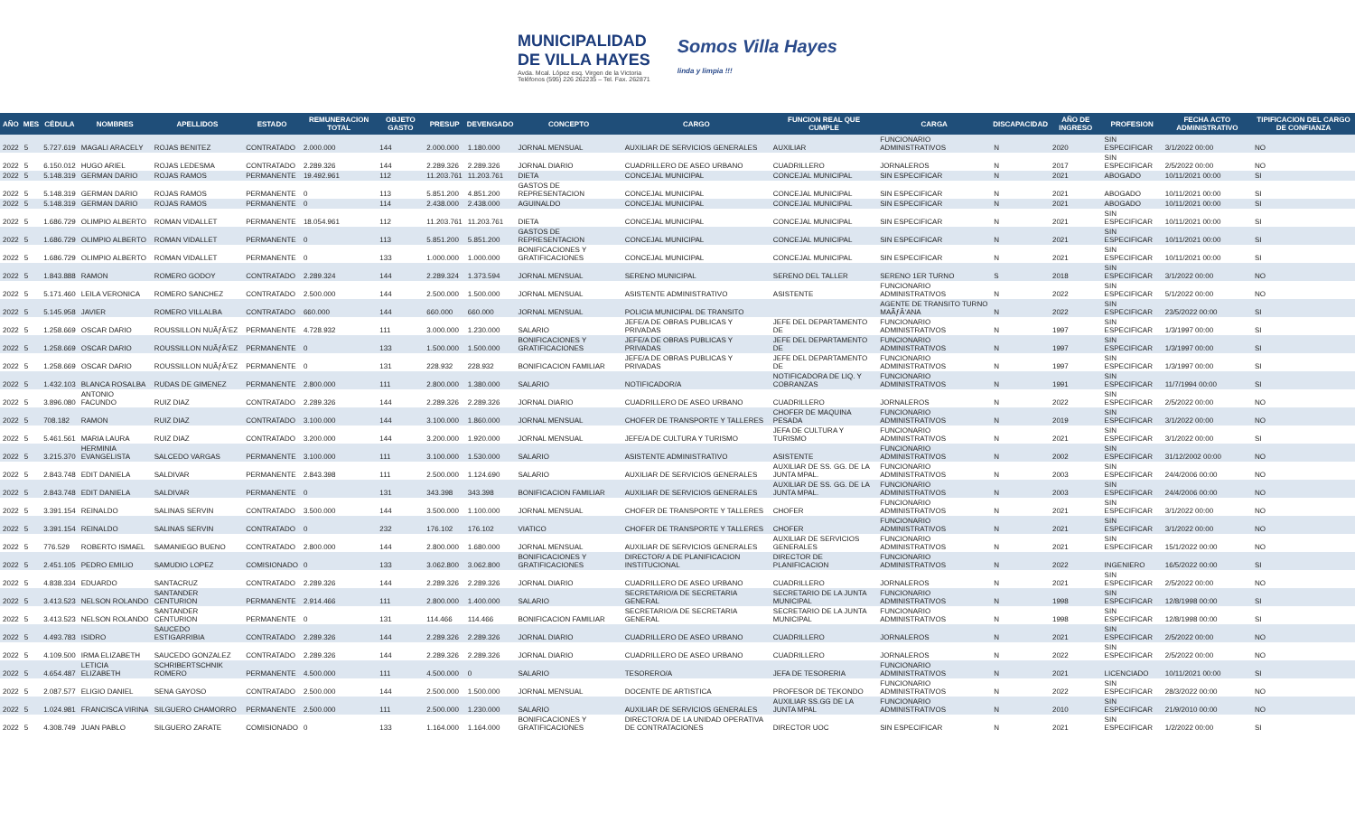MUNICIPALIDAD
DE VILLA HAYES
Avda. Mcal. López esq. Virgen de la Victoria
Teléfonos (595) 226 262235 – Tel. Fax. 262871
Somos Villa Hayes
linda y limpia !!!
| AÑO | MES | CÉDULA | NOMBRES | APELLIDOS | ESTADO | REMUNERACION TOTAL | OBJETO GASTO | PRESUP | DEVENGADO | CONCEPTO | CARGO | FUNCION REAL QUE CUMPLE | CARGA | DISCAPACIDAD | AÑO DE INGRESO | PROFESION | FECHA ACTO ADMINISTRATIVO | TIPIFICACION DEL CARGO DE CONFIANZA |
| --- | --- | --- | --- | --- | --- | --- | --- | --- | --- | --- | --- | --- | --- | --- | --- | --- | --- | --- |
| 2022 | 5 | 5.727.619 | MAGALI ARACELY | ROJAS BENITEZ | CONTRATADO | 2.000.000 | 144 | 2.000.000 | 1.180.000 | JORNAL MENSUAL | AUXILIAR DE SERVICIOS GENERALES | AUXILIAR | FUNCIONARIO ADMINISTRATIVOS | N | 2020 | SIN ESPECIFICAR | 3/1/2022 00:00 | NO |
| 2022 | 5 | 6.150.012 | HUGO ARIEL | ROJAS LEDESMA | CONTRATADO | 2.289.326 | 144 | 2.289.326 | 2.289.326 | JORNAL DIARIO | CUADRILLERO DE ASEO URBANO | CUADRILLERO | JORNALEROS | N | 2017 | SIN ESPECIFICAR | 2/5/2022 00:00 | NO |
| 2022 | 5 | 5.148.319 | GERMAN DARIO | ROJAS RAMOS | PERMANENTE | 19.492.961 | 112 | 11.203.761 | 11.203.761 | DIETA | CONCEJAL MUNICIPAL | CONCEJAL MUNICIPAL | SIN ESPECIFICAR | N | 2021 | ABOGADO | 10/11/2021 00:00 | SI |
| 2022 | 5 | 5.148.319 | GERMAN DARIO | ROJAS RAMOS | PERMANENTE | 0 | 113 | 5.851.200 | 4.851.200 | GASTOS DE REPRESENTACION | CONCEJAL MUNICIPAL | CONCEJAL MUNICIPAL | SIN ESPECIFICAR | N | 2021 | ABOGADO | 10/11/2021 00:00 | SI |
| 2022 | 5 | 5.148.319 | GERMAN DARIO | ROJAS RAMOS | PERMANENTE | 0 | 114 | 2.438.000 | 2.438.000 | AGUINALDO | CONCEJAL MUNICIPAL | CONCEJAL MUNICIPAL | SIN ESPECIFICAR | N | 2021 | ABOGADO | 10/11/2021 00:00 | SI |
| 2022 | 5 | 1.686.729 | OLIMPIO ALBERTO | ROMAN VIDALLET | PERMANENTE | 18.054.961 | 112 | 11.203.761 | 11.203.761 | DIETA | CONCEJAL MUNICIPAL | CONCEJAL MUNICIPAL | SIN ESPECIFICAR | N | 2021 | SIN ESPECIFICAR | 10/11/2021 00:00 | SI |
| 2022 | 5 | 1.686.729 | OLIMPIO ALBERTO | ROMAN VIDALLET | PERMANENTE | 0 | 113 | 5.851.200 | 5.851.200 | GASTOS DE REPRESENTACION | CONCEJAL MUNICIPAL | CONCEJAL MUNICIPAL | SIN ESPECIFICAR | N | 2021 | SIN ESPECIFICAR | 10/11/2021 00:00 | SI |
| 2022 | 5 | 1.686.729 | OLIMPIO ALBERTO | ROMAN VIDALLET | PERMANENTE | 0 | 133 | 1.000.000 | 1.000.000 | BONIFICACIONES Y GRATIFICACIONES | CONCEJAL MUNICIPAL | CONCEJAL MUNICIPAL | SIN ESPECIFICAR | N | 2021 | SIN ESPECIFICAR | 10/11/2021 00:00 | SI |
| 2022 | 5 | 1.843.888 | RAMON | ROMERO GODOY | CONTRATADO | 2.289.324 | 144 | 2.289.324 | 1.373.594 | JORNAL MENSUAL | SERENO MUNICIPAL | SERENO DEL TALLER | SERENO 1ER TURNO | S | 2018 | SIN ESPECIFICAR | 3/1/2022 00:00 | NO |
| 2022 | 5 | 5.171.460 | LEILA VERONICA | ROMERO SANCHEZ | CONTRATADO | 2.500.000 | 144 | 2.500.000 | 1.500.000 | JORNAL MENSUAL | ASISTENTE ADMINISTRATIVO | ASISTENTE | FUNCIONARIO ADMINISTRATIVOS | N | 2022 | SIN ESPECIFICAR | 5/1/2022 00:00 | NO |
| 2022 | 5 | 5.145.958 | JAVIER | ROMERO VILLALBA | CONTRATADO | 660.000 | 144 | 660.000 | 660.000 | JORNAL MENSUAL | POLICIA MUNICIPAL DE TRANSITO | | AGENTE DE TRANSITO TURNO MAÃƒÂ‘ANA | N | 2022 | SIN ESPECIFICAR | 23/5/2022 00:00 | SI |
| 2022 | 5 | 1.258.669 | OSCAR DARIO | ROUSSILLON NUÃƒÂ‘EZ | PERMANENTE | 4.728.932 | 111 | 3.000.000 | 1.230.000 | SALARIO | JEFE/A DE OBRAS PUBLICAS Y PRIVADAS | JEFE DEL DEPARTAMENTO DE | FUNCIONARIO ADMINISTRATIVOS | N | 1997 | SIN ESPECIFICAR | 1/3/1997 00:00 | SI |
| 2022 | 5 | 1.258.669 | OSCAR DARIO | ROUSSILLON NUÃƒÂ‘EZ | PERMANENTE | 0 | 133 | 1.500.000 | 1.500.000 | BONIFICACIONES Y GRATIFICACIONES | JEFE/A DE OBRAS PUBLICAS Y PRIVADAS | JEFE DEL DEPARTAMENTO DE | FUNCIONARIO ADMINISTRATIVOS | N | 1997 | SIN ESPECIFICAR | 1/3/1997 00:00 | SI |
| 2022 | 5 | 1.258.669 | OSCAR DARIO | ROUSSILLON NUÃƒÂ‘EZ | PERMANENTE | 0 | 131 | 228.932 | 228.932 | BONIFICACION FAMILIAR | JEFE/A DE OBRAS PUBLICAS Y PRIVADAS | JEFE DEL DEPARTAMENTO DE | FUNCIONARIO ADMINISTRATIVOS | N | 1997 | SIN ESPECIFICAR | 1/3/1997 00:00 | SI |
| 2022 | 5 | 1.432.103 | BLANCA ROSALBA | RUDAS DE GIMENEZ | PERMANENTE | 2.800.000 | 111 | 2.800.000 | 1.380.000 | SALARIO | NOTIFICADOR/A | NOTIFICADORA DE LIQ. Y COBRANZAS | FUNCIONARIO ADMINISTRATIVOS | N | 1991 | SIN ESPECIFICAR | 11/7/1994 00:00 | SI |
| 2022 | 5 | 3.896.080 | ANTONIO FACUNDO | RUIZ DIAZ | CONTRATADO | 2.289.326 | 144 | 2.289.326 | 2.289.326 | JORNAL DIARIO | CUADRILLERO DE ASEO URBANO | CUADRILLERO | JORNALEROS | N | 2022 | SIN ESPECIFICAR | 2/5/2022 00:00 | NO |
| 2022 | 5 | 708.182 | RAMON | RUIZ DIAZ | CONTRATADO | 3.100.000 | 144 | 3.100.000 | 1.860.000 | JORNAL MENSUAL | CHOFER DE TRANSPORTE Y TALLERES | CHOFER DE MAQUINA PESADA | FUNCIONARIO ADMINISTRATIVOS | N | 2019 | SIN ESPECIFICAR | 3/1/2022 00:00 | NO |
| 2022 | 5 | 5.461.561 | MARIA LAURA | RUIZ DIAZ | CONTRATADO | 3.200.000 | 144 | 3.200.000 | 1.920.000 | JORNAL MENSUAL | JEFE/A DE CULTURA Y TURISMO | JEFA DE CULTURA Y TURISMO | FUNCIONARIO ADMINISTRATIVOS | N | 2021 | SIN ESPECIFICAR | 3/1/2022 00:00 | SI |
| 2022 | 5 | 3.215.370 | HERMINIA EVANGELISTA | SALCEDO VARGAS | PERMANENTE | 3.100.000 | 111 | 3.100.000 | 1.530.000 | SALARIO | ASISTENTE ADMINISTRATIVO | ASISTENTE | FUNCIONARIO ADMINISTRATIVOS | N | 2002 | SIN ESPECIFICAR | 31/12/2002 00:00 | NO |
| 2022 | 5 | 2.843.748 | EDIT DANIELA | SALDIVAR | PERMANENTE | 2.843.398 | 111 | 2.500.000 | 1.124.690 | SALARIO | AUXILIAR DE SERVICIOS GENERALES | AUXILIAR DE SS. GG. DE LA JUNTA MPAL. | FUNCIONARIO ADMINISTRATIVOS | N | 2003 | SIN ESPECIFICAR | 24/4/2006 00:00 | NO |
| 2022 | 5 | 2.843.748 | EDIT DANIELA | SALDIVAR | PERMANENTE | 0 | 131 | 343.398 | 343.398 | BONIFICACION FAMILIAR | AUXILIAR DE SERVICIOS GENERALES | AUXILIAR DE SS. GG. DE LA JUNTA MPAL. | FUNCIONARIO ADMINISTRATIVOS | N | 2003 | SIN ESPECIFICAR | 24/4/2006 00:00 | NO |
| 2022 | 5 | 3.391.154 | REINALDO | SALINAS SERVIN | CONTRATADO | 3.500.000 | 144 | 3.500.000 | 1.100.000 | JORNAL MENSUAL | CHOFER DE TRANSPORTE Y TALLERES | CHOFER | FUNCIONARIO ADMINISTRATIVOS | N | 2021 | SIN ESPECIFICAR | 3/1/2022 00:00 | NO |
| 2022 | 5 | 3.391.154 | REINALDO | SALINAS SERVIN | CONTRATADO | 0 | 232 | 176.102 | 176.102 | VIATICO | CHOFER DE TRANSPORTE Y TALLERES | CHOFER | FUNCIONARIO ADMINISTRATIVOS | N | 2021 | SIN ESPECIFICAR | 3/1/2022 00:00 | NO |
| 2022 | 5 | 776.529 | ROBERTO ISMAEL | SAMANIEGO BUENO | CONTRATADO | 2.800.000 | 144 | 2.800.000 | 1.680.000 | JORNAL MENSUAL | AUXILIAR DE SERVICIOS GENERALES | AUXILIAR DE SERVICIOS GENERALES | FUNCIONARIO ADMINISTRATIVOS | N | 2021 | SIN ESPECIFICAR | 15/1/2022 00:00 | NO |
| 2022 | 5 | 2.451.105 | PEDRO EMILIO | SAMUDIO LOPEZ | COMISIONADO | 0 | 133 | 3.062.800 | 3.062.800 | BONIFICACIONES Y GRATIFICACIONES | DIRECTOR/ A DE PLANIFICACION INSTITUCIONAL | DIRECTOR DE PLANIFICACION | FUNCIONARIO ADMINISTRATIVOS | N | 2022 | INGENIERO | 16/5/2022 00:00 | SI |
| 2022 | 5 | 4.838.334 | EDUARDO | SANTACRUZ | CONTRATADO | 2.289.326 | 144 | 2.289.326 | 2.289.326 | JORNAL DIARIO | CUADRILLERO DE ASEO URBANO | CUADRILLERO | JORNALEROS | N | 2021 | SIN ESPECIFICAR | 2/5/2022 00:00 | NO |
| 2022 | 5 | 3.413.523 | NELSON ROLANDO | SANTANDER CENTURION | PERMANENTE | 2.914.466 | 111 | 2.800.000 | 1.400.000 | SALARIO | SECRETARIO/A DE SECRETARIA GENERAL | SECRETARIO DE LA JUNTA MUNICIPAL | FUNCIONARIO ADMINISTRATIVOS | N | 1998 | SIN ESPECIFICAR | 12/8/1998 00:00 | SI |
| 2022 | 5 | 3.413.523 | NELSON ROLANDO | SANTANDER CENTURION | PERMANENTE | 0 | 131 | 114.466 | 114.466 | BONIFICACION FAMILIAR | SECRETARIO/A DE SECRETARIA GENERAL | SECRETARIO DE LA JUNTA MUNICIPAL | FUNCIONARIO ADMINISTRATIVOS | N | 1998 | SIN ESPECIFICAR | 12/8/1998 00:00 | SI |
| 2022 | 5 | 4.493.783 | ISIDRO | SAUCEDO ESTIGARRIBIA | CONTRATADO | 2.289.326 | 144 | 2.289.326 | 2.289.326 | JORNAL DIARIO | CUADRILLERO DE ASEO URBANO | CUADRILLERO | JORNALEROS | N | 2021 | SIN ESPECIFICAR | 2/5/2022 00:00 | NO |
| 2022 | 5 | 4.109.500 | IRMA ELIZABETH | SAUCEDO GONZALEZ | CONTRATADO | 2.289.326 | 144 | 2.289.326 | 2.289.326 | JORNAL DIARIO | CUADRILLERO DE ASEO URBANO | CUADRILLERO | JORNALEROS | N | 2022 | SIN ESPECIFICAR | 2/5/2022 00:00 | NO |
| 2022 | 5 | 4.654.487 | LETICIA ELIZABETH | SCHRIBERTSCHNIK ROMERO | PERMANENTE | 4.500.000 | 111 | 4.500.000 | 0 | SALARIO | TESORERO/A | JEFA DE TESORERIA | FUNCIONARIO ADMINISTRATIVOS | N | 2021 | LICENCIADO | 10/11/2021 00:00 | SI |
| 2022 | 5 | 2.087.577 | ELIGIO DANIEL | SENA GAYOSO | CONTRATADO | 2.500.000 | 144 | 2.500.000 | 1.500.000 | JORNAL MENSUAL | DOCENTE DE ARTISTICA | PROFESOR DE TEKONDO | FUNCIONARIO ADMINISTRATIVOS | N | 2022 | SIN ESPECIFICAR | 28/3/2022 00:00 | NO |
| 2022 | 5 | 1.024.981 | FRANCISCA VIRINA | SILGUERO CHAMORRO | PERMANENTE | 2.500.000 | 111 | 2.500.000 | 1.230.000 | SALARIO | AUXILIAR DE SERVICIOS GENERALES | AUXILIAR SS.GG DE LA JUNTA MPAL | FUNCIONARIO ADMINISTRATIVOS | N | 2010 | SIN ESPECIFICAR | 21/9/2010 00:00 | NO |
| 2022 | 5 | 4.308.749 | JUAN PABLO | SILGUERO ZARATE | COMISIONADO | 0 | 133 | 1.164.000 | 1.164.000 | BONIFICACIONES Y GRATIFICACIONES | DIRECTOR/A DE LA UNIDAD OPERATIVA DE CONTRATACIONES | DIRECTOR UOC | SIN ESPECIFICAR | N | 2021 | SIN ESPECIFICAR | 1/2/2022 00:00 | SI |